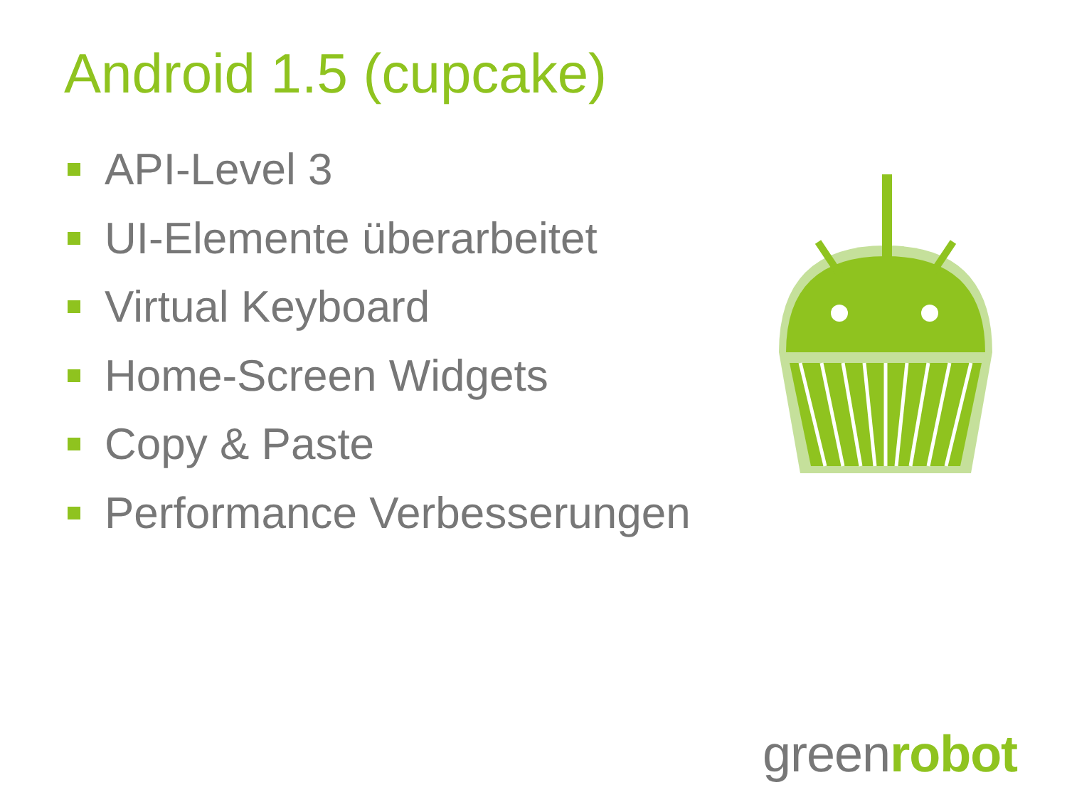Android 1.5 (cupcake)
API-Level 3
UI-Elemente überarbeitet
Virtual Keyboard
Home-Screen Widgets
Copy & Paste
Performance Verbesserungen
greenrobot